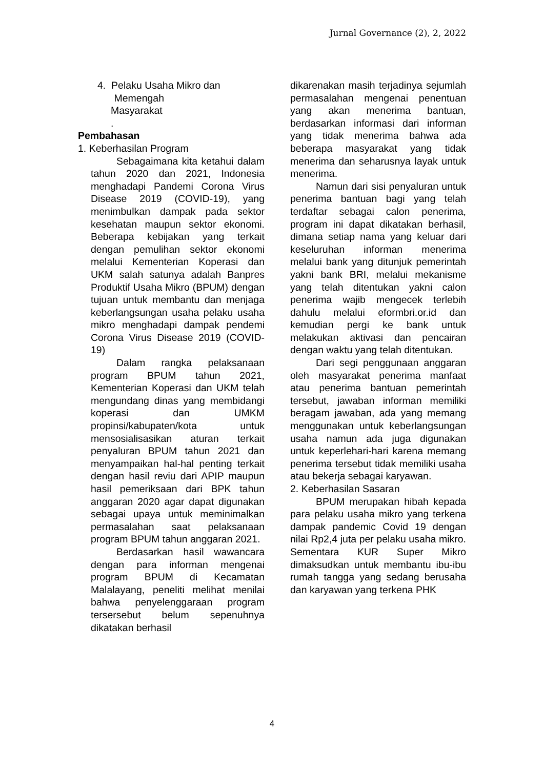Jurnal Governance (2), 2, 2022
4. Pelaku Usaha Mikro dan
Memengah
Masyarakat
.
Pembahasan
1. Keberhasilan Program
Sebagaimana kita ketahui dalam tahun 2020 dan 2021, Indonesia menghadapi Pandemi Corona Virus Disease 2019 (COVID-19), yang menimbulkan dampak pada sektor kesehatan maupun sektor ekonomi. Beberapa kebijakan yang terkait dengan pemulihan sektor ekonomi melalui Kementerian Koperasi dan UKM salah satunya adalah Banpres Produktif Usaha Mikro (BPUM) dengan tujuan untuk membantu dan menjaga keberlangsungan usaha pelaku usaha mikro menghadapi dampak pendemi Corona Virus Disease 2019 (COVID-19)
Dalam rangka pelaksanaan program BPUM tahun 2021, Kementerian Koperasi dan UKM telah mengundang dinas yang membidangi koperasi dan UMKM propinsi/kabupaten/kota untuk mensosialisasikan aturan terkait penyaluran BPUM tahun 2021 dan menyampaikan hal-hal penting terkait dengan hasil reviu dari APIP maupun hasil pemeriksaan dari BPK tahun anggaran 2020 agar dapat digunakan sebagai upaya untuk meminimalkan permasalahan saat pelaksanaan program BPUM tahun anggaran 2021.
Berdasarkan hasil wawancara dengan para informan mengenai program BPUM di Kecamatan Malalayang, peneliti melihat menilai bahwa penyelenggaraan program tersersebut belum sepenuhnya dikatakan berhasil
dikarenakan masih terjadinya sejumlah permasalahan mengenai penentuan yang akan menerima bantuan, berdasarkan informasi dari informan yang tidak menerima bahwa ada beberapa masyarakat yang tidak menerima dan seharusnya layak untuk menerima.
Namun dari sisi penyaluran untuk penerima bantuan bagi yang telah terdaftar sebagai calon penerima, program ini dapat dikatakan berhasil, dimana setiap nama yang keluar dari keseluruhan informan menerima melalui bank yang ditunjuk pemerintah yakni bank BRI, melalui mekanisme yang telah ditentukan yakni calon penerima wajib mengecek terlebih dahulu melalui eformbri.or.id dan kemudian pergi ke bank untuk melakukan aktivasi dan pencairan dengan waktu yang telah ditentukan.
Dari segi penggunaan anggaran oleh masyarakat penerima manfaat atau penerima bantuan pemerintah tersebut, jawaban informan memiliki beragam jawaban, ada yang memang menggunakan untuk keberlangsungan usaha namun ada juga digunakan untuk keperlehari-hari karena memang penerima tersebut tidak memiliki usaha atau bekerja sebagai karyawan.
2. Keberhasilan Sasaran
BPUM merupakan hibah kepada para pelaku usaha mikro yang terkena dampak pandemic Covid 19 dengan nilai Rp2,4 juta per pelaku usaha mikro. Sementara KUR Super Mikro dimaksudkan untuk membantu ibu-ibu rumah tangga yang sedang berusaha dan karyawan yang terkena PHK
4